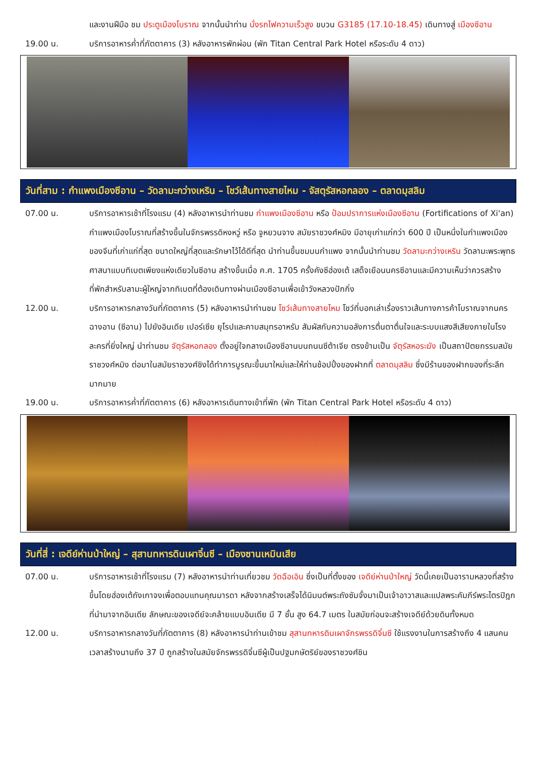และงานฝีมือ ชม ประตูเมืองโบราณ จากนั้นนำท่าน นั่งรถไฟความเร็วสูง ขบวน G3185 (17.10-18.45) เดินทางสู่ เมืองซีอาน
19.00 น. บริการอาหารค่ำที่ภัตตาคาร (3) หลังอาหารพักผ่อน (พัก Titan Central Park Hotel หรือระดับ 4 ดาว)
วันที่สาม : กำแพงเมืองซีอาน – วัดลามะกว่างเหริน – โชว์เส้นทางสายไหม - จัสตุรัสหอกลอง – ตลาดมุสลิม
07.00 น. บริการอาหารเช้าที่โรงแรม (4) หลังอาหารนำท่านชม กำแพงเมืองซีอาน หรือ ป้อมปราการแห่งเมืองซีอาน (Fortifications of Xi'an) กำแพงเมืองโบราณที่สร้างขึ้นในจักรพรรดิหงหวู่ หรือ จูหยวนจาง สมัยราชวงศ์หมิง มีอายุเก่าแก่กว่า 600 ปี เป็นหนึ่งในกำแพงเมืองของจีนที่เก่าแก่ที่สุด ขนาดใหญ่ที่สุดและรักษาไว้ได้ดีที่สุด นำท่านขึ้นชมบนกำแพง จากนั้นนำท่านชม วัดลามะกว่างเหริน วัดลามะพระพุทธศาสนาแบบทิเบตเพียงแห่งเดียวในซีอาน สร้างขึ้นเมื่อ ค.ศ. 1705 ครั้งคังซีฮ่องเต้ เสด็จเยือนนครซีอานและมีความเห็นว่าควรสร้างที่พักสำหรับลามะผู้ใหญ่จากทิเบตที่ต้องเดินทางผ่านเมืองซีอานเพื่อเข้าวังหลวงปักกิ่ง
12.00 น. บริการอาหารกลางวันที่ภัตตาคาร (5) หลังอาหารนำท่านชม โชว์เส้นทางสายไหม โชว์ที่บอกเล่าเรื่องราวเส้นทางการค้าโบราณจากนครฉางอาน (ซีอาน) ไปยังอินเดีย เปอร์เซีย ยุโรปและคาบสมุทรอาหรับ สัมผัสกับความอลังการตื่นตาตื่นใจและระบบแสงสีเสียงภายในโรงละครที่ยิ่งใหญ่ นำท่านชม จัตุรัสหอกลอง ตั้งอยู่ใจกลางเมืองซีอานบนถนนซีต้าเจีย ตรงข้ามเป็น จัตุรัสหอระฆัง เป็นสถาปัตยกรรมสมัยราชวงศ์หมิง ต่อมาในสมัยราชวงศ์ชิงได้ทำการบูรณะขึ้นมาใหม่และให้ท่านช้อปปิ้งของฝากที่ ตลาดมุสลิม ซึ่งมีร้านของฝากของที่ระลึกมากมาย
19.00 น. บริการอาหารค่ำที่ภัตตาคาร (6) หลังอาหารเดินทางเข้าที่พัก (พัก Titan Central Park Hotel หรือระดับ 4 ดาว)
วันที่สี่ : เจดีย์ห่านป่าใหญ่ – สุสานทหารดินเผาจิ๋นซี – เมืองซานเหมินเสีย
07.00 น. บริการอาหารเช้าที่โรงแรม (7) หลังอาหารนำท่านเที่ยวชม วัดฉือเอิน ซึ่งเป็นที่ตั้งของ เจดีย์ห่านป่าใหญ่ วัดนี้เคยเป็นอารามหลวงที่สร้างขึ้นโดยฮ่องเต้ถังเกาจงเพื่อตอบแทนคุณมารดา หลังจากสร้างเสร็จได้นิมนต์พระถังซัมจั๋งมาเป็นเจ้าอาวาสและแปลพระคัมภีร์พระไตรปิฎกที่นำมาจากอินเดีย ลักษณะของเจดีย์จะคล้ายแบบอินเดีย มี 7 ชั้น สูง 64.7 เมตร ในสมัยก่อนจะสร้างเจดีย์ด้วยดินทั้งหมด
12.00 น. บริการอาหารกลางวันที่ภัตตาคาร (8) หลังอาหารนำท่านเข้าชม สุสานทหารดินเผาจักรพรรดิจิ๋นซี ใช้แรงงานในการสร้างถึง 4 แสนคน เวลาสร้างนานถึง 37 ปี ถูกสร้างในสมัยจักรพรรดิจิ๋นซีผู้เป็นปฐมกษัตริย์ของราชวงศ์ชิน